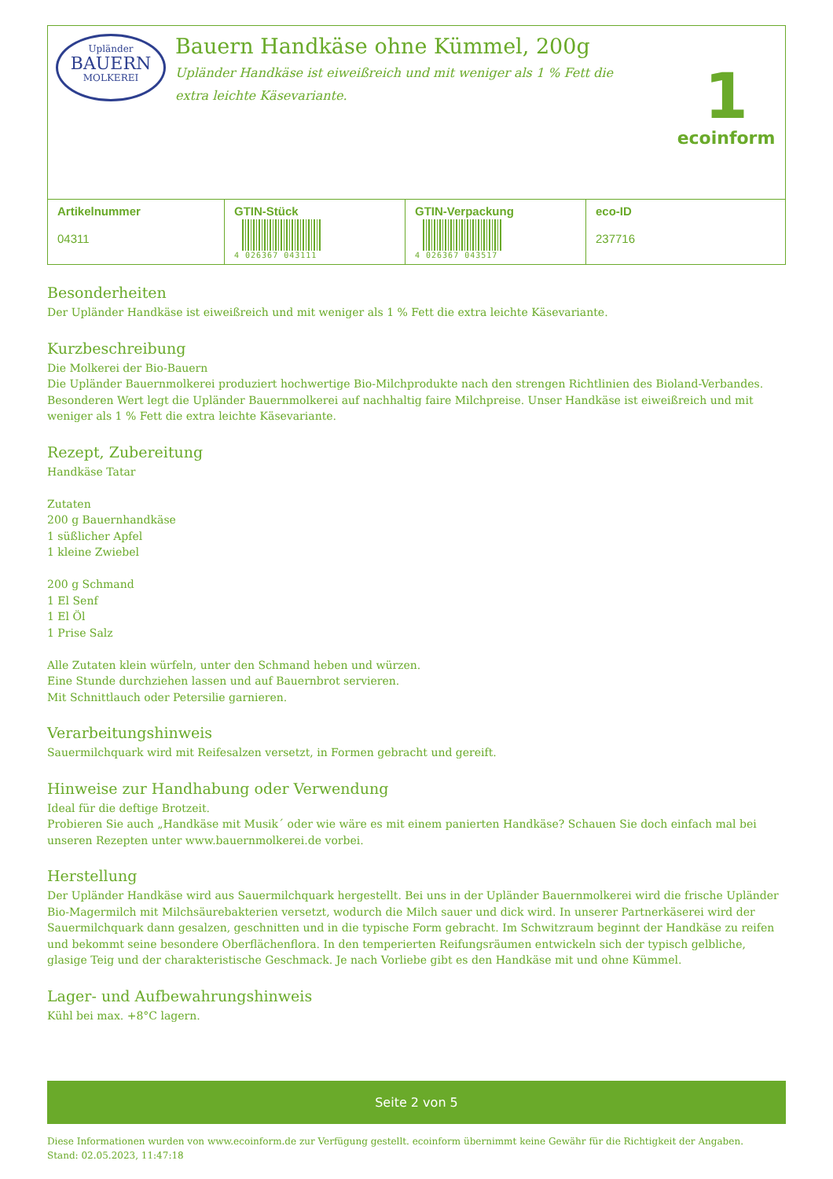Upländer
BAUERN
MOLKEREI
Bauern Handkäse ohne Kümmel, 200g
Upländer Handkäse ist eiweißreich und mit weniger als 1 % Fett die
extra leichte Käsevariante.
1
ecoinform
| Artikelnummer 04311 | GTIN-Stück 4 026367 043111 | GTIN-Verpackung 4 026367 043517 | eco-ID 237716 |
Besonderheiten
Der Upländer Handkäse ist eiweißreich und mit weniger als 1 % Fett die extra leichte Käsevariante.
Kurzbeschreibung
Die Molkerei der Bio-Bauern
Die Upländer Bauernmolkerei produziert hochwertige Bio-Milchprodukte nach den strengen Richtlinien des Bioland-Verbandes. Besonderen Wert legt die Upländer Bauernmolkerei auf nachhaltig faire Milchpreise. Unser Handkäse ist eiweißreich und mit weniger als 1 % Fett die extra leichte Käsevariante.
Rezept, Zubereitung
Handkäse Tatar
Zutaten
200 g Bauernhandkäse
1 süßlicher Apfel
1 kleine Zwiebel
200 g Schmand
1 El Senf
1 El Öl
1 Prise Salz
Alle Zutaten klein würfeln, unter den Schmand heben und würzen.
Eine Stunde durchziehen lassen und auf Bauernbrot servieren.
Mit Schnittlauch oder Petersilie garnieren.
Verarbeitungshinweis
Sauermilchquark wird mit Reifesalzen versetzt, in Formen gebracht und gereift.
Hinweise zur Handhabung oder Verwendung
Ideal für die deftige Brotzeit.
Probieren Sie auch „Handkäse mit Musik´ oder wie wäre es mit einem panierten Handkäse? Schauen Sie doch einfach mal bei unseren Rezepten unter www.bauernmolkerei.de vorbei.
Herstellung
Der Upländer Handkäse wird aus Sauermilchquark hergestellt. Bei uns in der Upländer Bauernmolkerei wird die frische Upländer Bio-Magermilch mit Milchsäurebakterien versetzt, wodurch die Milch sauer und dick wird. In unserer Partnerkäserei wird der Sauermilchquark dann gesalzen, geschnitten und in die typische Form gebracht. Im Schwitzraum beginnt der Handkäse zu reifen und bekommt seine besondere Oberflächenflora. In den temperierten Reifungsräumen entwickeln sich der typisch gelbliche, glasige Teig und der charakteristische Geschmack. Je nach Vorliebe gibt es den Handkäse mit und ohne Kümmel.
Lager- und Aufbewahrungshinweis
Kühl bei max. +8°C lagern.
Seite 2 von 5
Diese Informationen wurden von www.ecoinform.de zur Verfügung gestellt. ecoinform übernimmt keine Gewähr für die Richtigkeit der Angaben.
Stand: 02.05.2023, 11:47:18